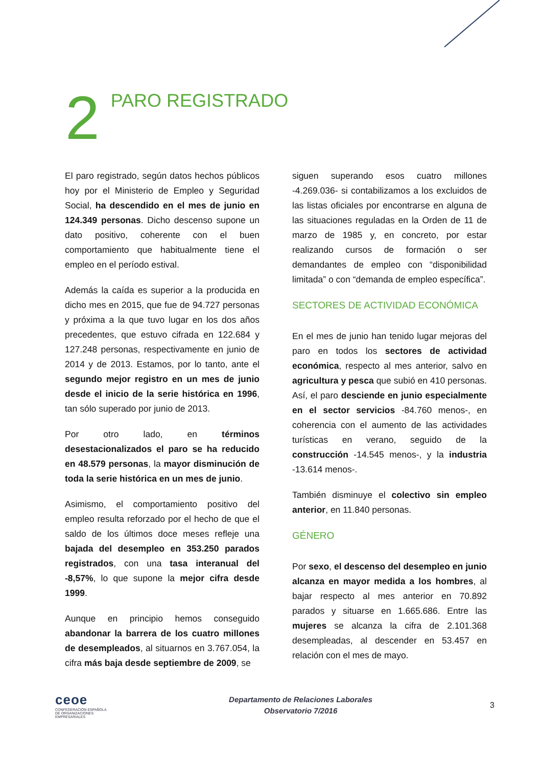2
PARO REGISTRADO
El paro registrado, según datos hechos públicos hoy por el Ministerio de Empleo y Seguridad Social, ha descendido en el mes de junio en 124.349 personas. Dicho descenso supone un dato positivo, coherente con el buen comportamiento que habitualmente tiene el empleo en el período estival.
Además la caída es superior a la producida en dicho mes en 2015, que fue de 94.727 personas y próxima a la que tuvo lugar en los dos años precedentes, que estuvo cifrada en 122.684 y 127.248 personas, respectivamente en junio de 2014 y de 2013. Estamos, por lo tanto, ante el segundo mejor registro en un mes de junio desde el inicio de la serie histórica en 1996, tan sólo superado por junio de 2013.
Por otro lado, en términos desestacionalizados el paro se ha reducido en 48.579 personas, la mayor disminución de toda la serie histórica en un mes de junio.
Asimismo, el comportamiento positivo del empleo resulta reforzado por el hecho de que el saldo de los últimos doce meses refleje una bajada del desempleo en 353.250 parados registrados, con una tasa interanual del -8,57%, lo que supone la mejor cifra desde 1999.
Aunque en principio hemos conseguido abandonar la barrera de los cuatro millones de desempleados, al situarnos en 3.767.054, la cifra más baja desde septiembre de 2009, se
siguen superando esos cuatro millones -4.269.036- si contabilizamos a los excluidos de las listas oficiales por encontrarse en alguna de las situaciones reguladas en la Orden de 11 de marzo de 1985 y, en concreto, por estar realizando cursos de formación o ser demandantes de empleo con “disponibilidad limitada” o con “demanda de empleo específica”.
SECTORES DE ACTIVIDAD ECONÓMICA
En el mes de junio han tenido lugar mejoras del paro en todos los sectores de actividad económica, respecto al mes anterior, salvo en agricultura y pesca que subió en 410 personas. Así, el paro desciende en junio especialmente en el sector servicios -84.760 menos-, en coherencia con el aumento de las actividades turísticas en verano, seguido de la construcción -14.545 menos-, y la industria -13.614 menos-.
También disminuye el colectivo sin empleo anterior, en 11.840 personas.
GÉNERO
Por sexo, el descenso del desempleo en junio alcanza en mayor medida a los hombres, al bajar respecto al mes anterior en 70.892 parados y situarse en 1.665.686. Entre las mujeres se alcanza la cifra de 2.101.368 desempleadas, al descender en 53.457 en relación con el mes de mayo.
ceoe
CONFEDERACIÓN ESPAÑOLA DE ORGANIZACIONES EMPRESARIALES
Departamento de Relaciones Laborales
Observatorio 7/2016
3